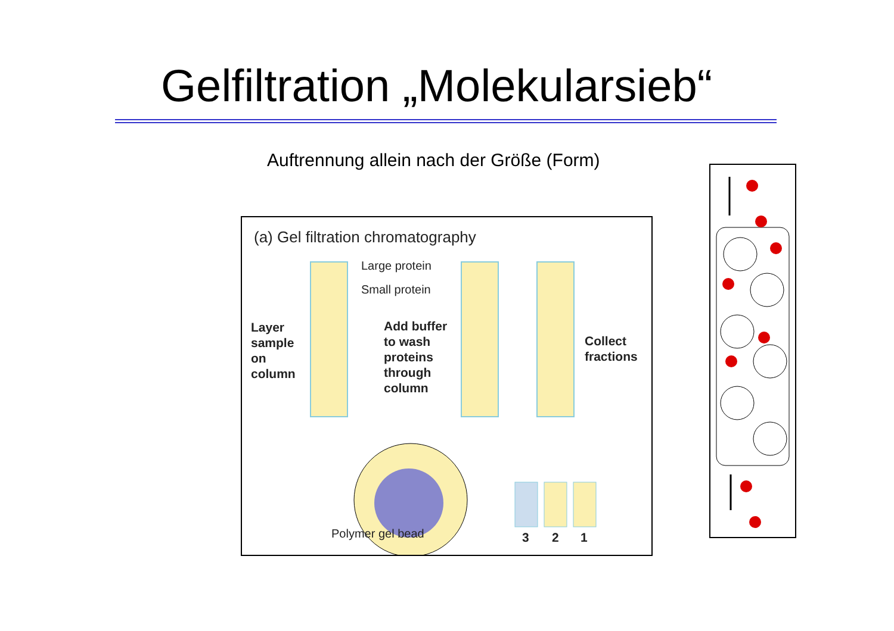Gelfiltration „Molekularsieb“
Auftrennung allein nach der Größe (Form)
(a) Gel filtration chromatography
Large protein
Small protein
Layer
sample
on
column
Add buffer
to wash
proteins
through
column
Collect
fractions
Polymer gel bead 3 2 1